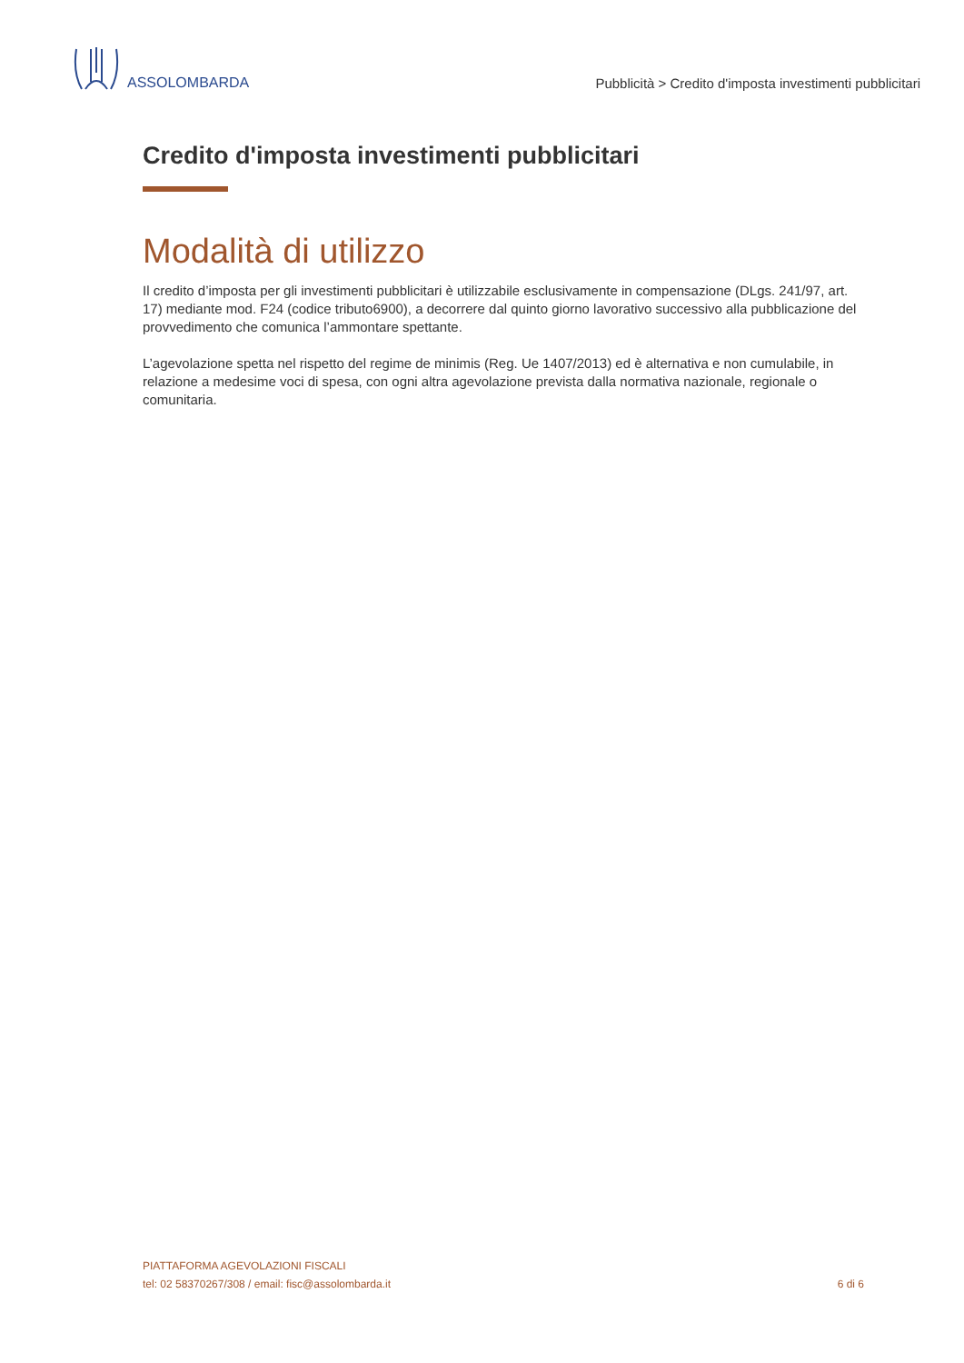ASSOLOMBARDA
Pubblicità > Credito d'imposta investimenti pubblicitari
Credito d'imposta investimenti pubblicitari
Modalità di utilizzo
Il credito d’imposta per gli investimenti pubblicitari è utilizzabile esclusivamente in compensazione (DLgs. 241/97, art. 17) mediante mod. F24 (codice tributo6900), a decorrere dal quinto giorno lavorativo successivo alla pubblicazione del provvedimento che comunica l’ammontare spettante.
L’agevolazione spetta nel rispetto del regime de minimis (Reg. Ue 1407/2013) ed è alternativa e non cumulabile, in relazione a medesime voci di spesa, con ogni altra agevolazione prevista dalla normativa nazionale, regionale o comunitaria.
PIATTAFORMA AGEVOLAZIONI FISCALI
tel: 02 58370267/308 / email: fisc@assolombarda.it
6 di 6